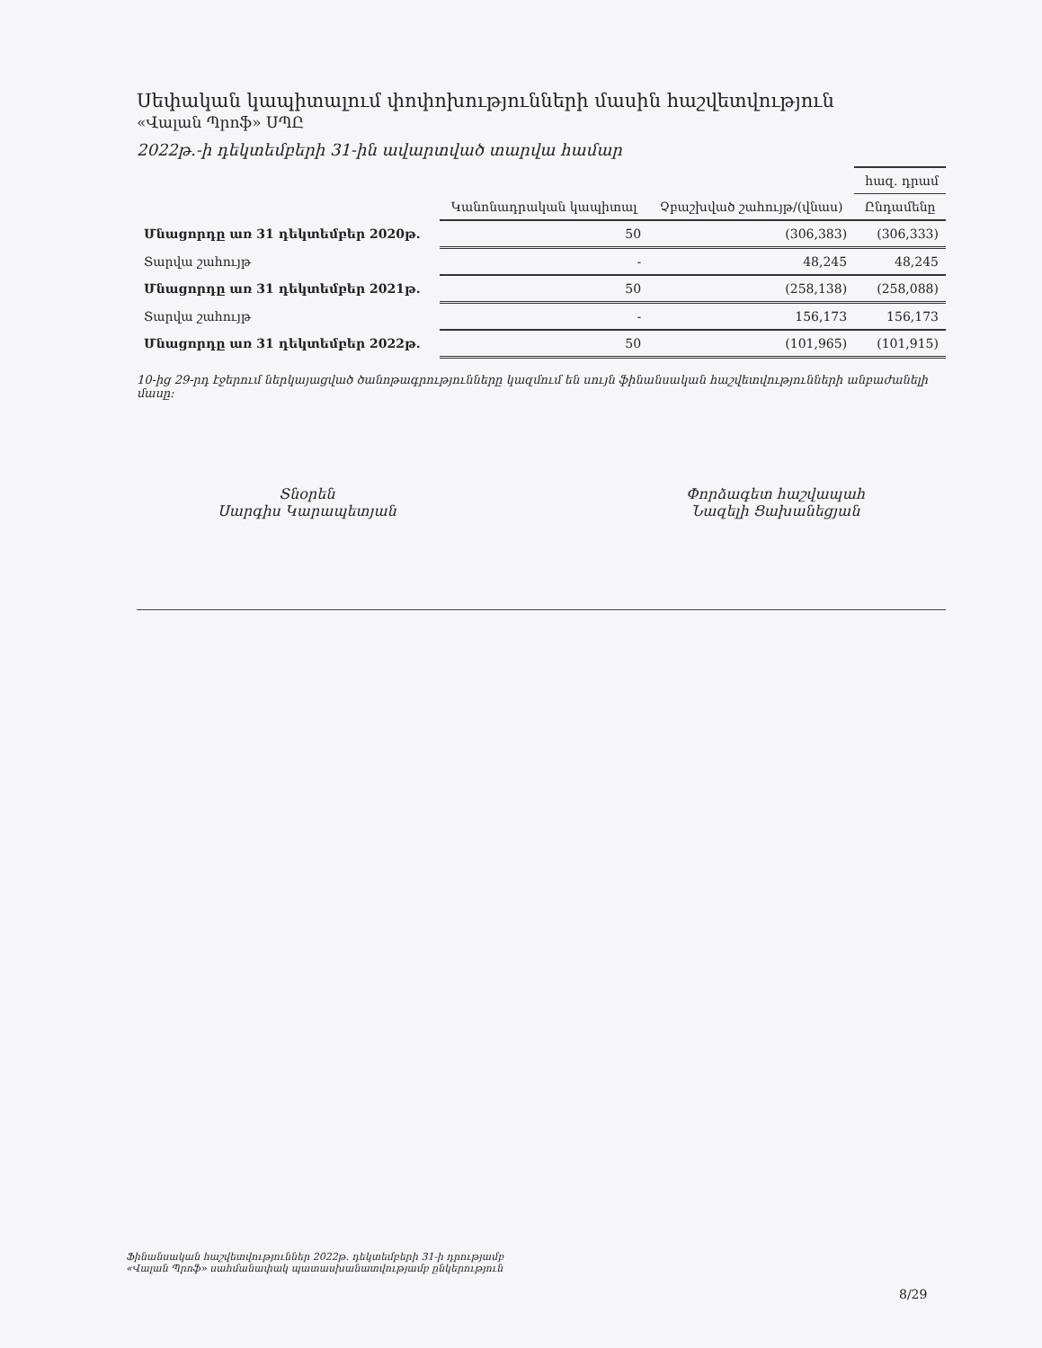Սեփական կապիտալում փոփոխությունների մասին հաշվետվություն
«Վալան Պրոֆ» ՍՊԸ
2022թ.-ի դեկտեմբերի 31-ին ավարտված տարվա համար
| | | | հազ. դրամ |
| | Կանոնադրական կապիտալ | Չբաշխված շահույթ/(վնաս) | Ընդամենը |
| Մնացորդը առ 31 դեկտեմբեր 2020թ. | 50 | (306,383) | (306,333) |
| Տարվա շահույթ | - | 48,245 | 48,245 |
| Մնացորդը առ 31 դեկտեմբեր 2021թ. | 50 | (258,138) | (258,088) |
| Տարվա շահույթ | - | 156,173 | 156,173 |
| Մնացորդը առ 31 դեկտեմբեր 2022թ. | 50 | (101,965) | (101,915) |
10-ից 29-րդ էջերում ներկայացված ծանոթագրությունները կազմում են սույն ֆինանսական հաշվետվությունների անբաժանելի մասը:
Տնօրեն
Սարգիս Կարապետյան
Փորձագետ հաշվապահ
Նազելի Ցախանեցյան
Ֆինանսական հաշվետվություններ 2022թ. դեկտեմբերի 31-ի դրությամբ
«Վալան Պրոֆ» սահմանափակ պատասխանատվությամբ ընկերություն
8/29